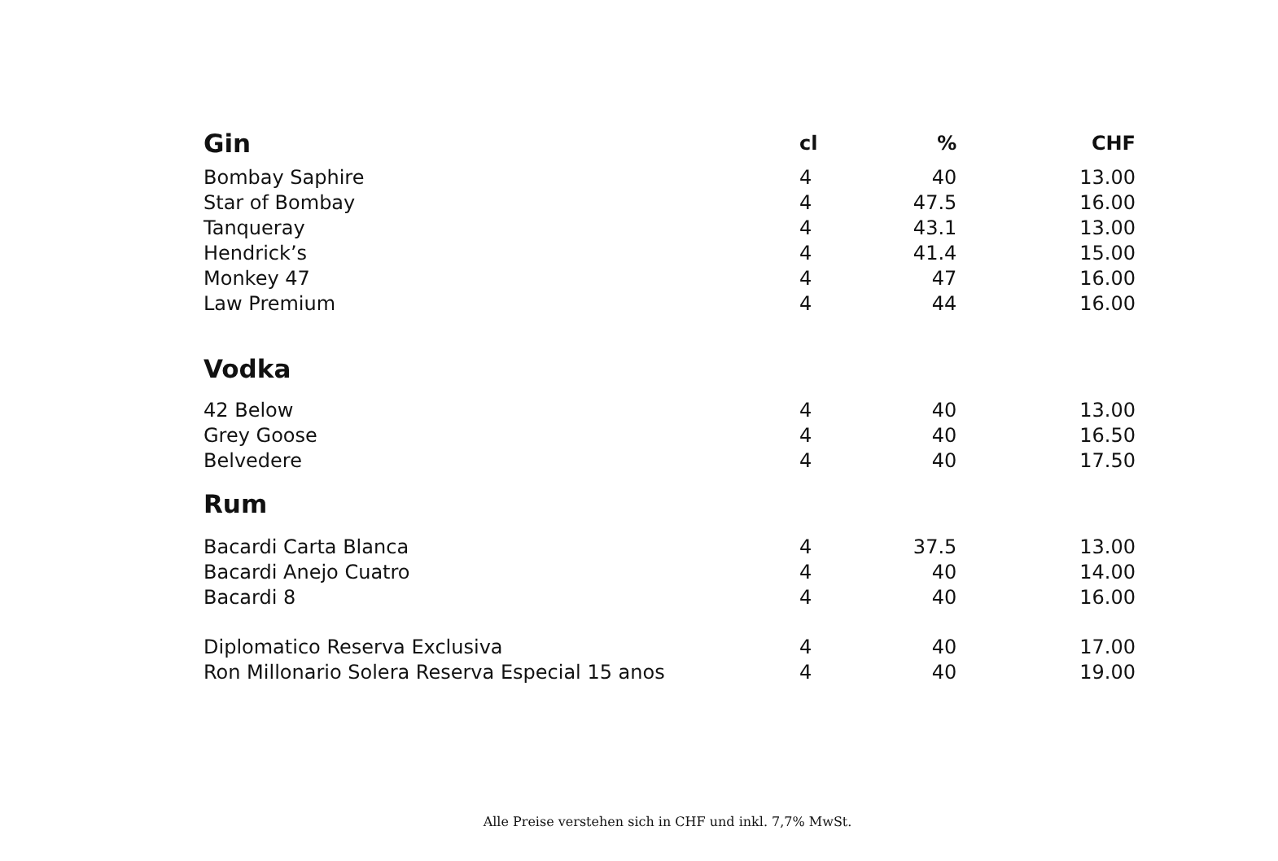| Gin | cl | % | CHF |
| --- | --- | --- | --- |
| Bombay Saphire | 4 | 40 | 13.00 |
| Star of Bombay | 4 | 47.5 | 16.00 |
| Tanqueray | 4 | 43.1 | 13.00 |
| Hendrick’s | 4 | 41.4 | 15.00 |
| Monkey 47 | 4 | 47 | 16.00 |
| Law Premium | 4 | 44 | 16.00 |
| Vodka | | | |
| 42 Below | 4 | 40 | 13.00 |
| Grey Goose | 4 | 40 | 16.50 |
| Belvedere | 4 | 40 | 17.50 |
| Rum | | | |
| Bacardi Carta Blanca | 4 | 37.5 | 13.00 |
| Bacardi Anejo Cuatro | 4 | 40 | 14.00 |
| Bacardi 8 | 4 | 40 | 16.00 |
| Diplomatico Reserva Exclusiva | 4 | 40 | 17.00 |
| Ron Millonario Solera Reserva Especial 15 anos | 4 | 40 | 19.00 |
Alle Preise verstehen sich in CHF und inkl. 7,7% MwSt.